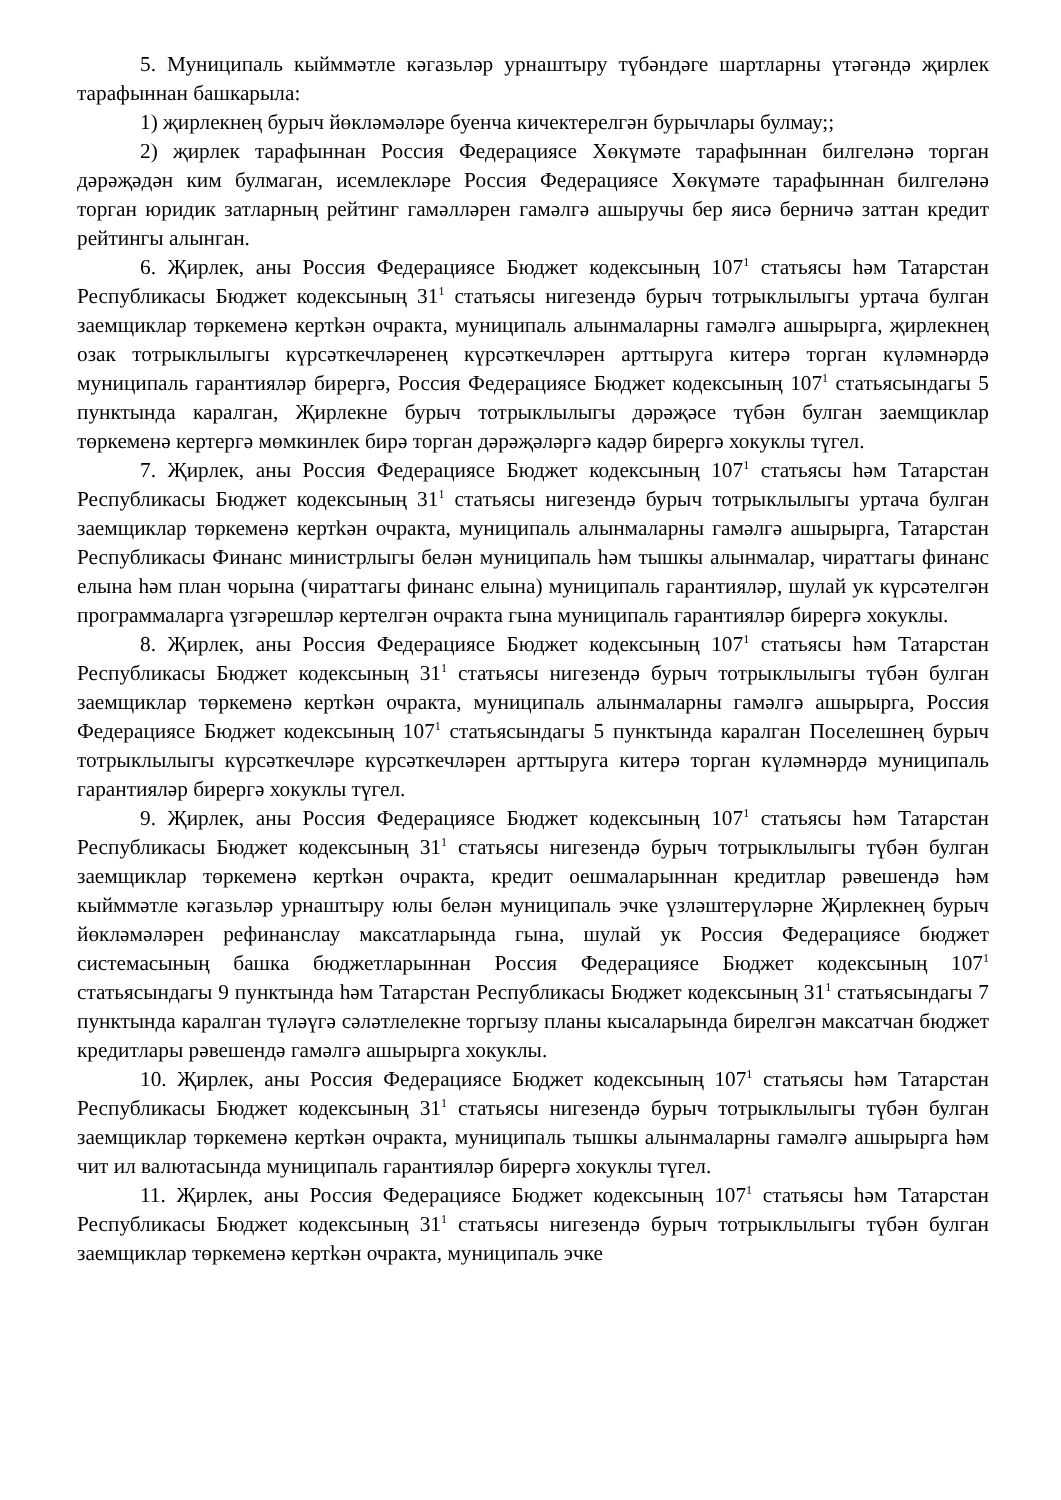5. Муниципаль кыйммәтле кәгазьләр урнаштыру түбәндәге шартларны үтәгәндә җирлек тарафыннан башкарыла:
1) җирлекнең бурыч йөкләмәләре буенча кичектерелгән бурычлары булмау;;
2) җирлек тарафыннан Россия Федерациясе Хөкүмәте тарафыннан билгеләнә торган дәрәҗәдән ким булмаган, исемлекләре Россия Федерациясе Хөкүмәте тарафыннан билгеләнә торган юридик затларның рейтинг гамәлләрен гамәлгә ашыручы бер яисә берничә заттан кредит рейтингы алынган.
6. Җирлек, аны Россия Федерациясе Бюджет кодексының 107<sup>1</sup> статьясы һәм Татарстан Республикасы Бюджет кодексының 31<sup>1</sup> статьясы нигезендә бурыч тотрыклылыгы уртача булган заемщиклар төркеменә кертkән очракта, муниципаль алынмаларны гамәлгә ашырырга, җирлекнең озак тотрыклылыгы күрсәткечләренең күрсәткечләрен арттыруга китерә торган күләмнәрдә муниципаль гарантияләр бирергә, Россия Федерациясе Бюджет кодексының 107<sup>1</sup> статьясындагы 5 пунктында каралган, Җирлекне бурыч тотрыклылыгы дәрәҗәсе түбән булган заемщиклар төркеменә кертергә мөмкинлек бирә торган дәрәҗәләргә кадәр бирергә хокуклы түгел.
7. Җирлек, аны Россия Федерациясе Бюджет кодексының 107<sup>1</sup> статьясы һәм Татарстан Республикасы Бюджет кодексының 31<sup>1</sup> статьясы нигезендә бурыч тотрыклылыгы уртача булган заемщиклар төркеменә кертkән очракта, муниципаль алынмаларны гамәлгә ашырырга, Татарстан Республикасы Финанс министрлыгы белән муниципаль һәм тышкы алынмалар, чираттагы финанс елына һәм план чорына (чираттагы финанс елына) муниципаль гарантияләр, шулай ук күрсәтелгән программаларга үзгәрешләр кертелгән очракта гына муниципаль гарантияләр бирергә хокуклы.
8. Җирлек, аны Россия Федерациясе Бюджет кодексының 107<sup>1</sup> статьясы һәм Татарстан Республикасы Бюджет кодексының 31<sup>1</sup> статьясы нигезендә бурыч тотрыклылыгы түбән булган заемщиклар төркеменә кертkән очракта, муниципаль алынмаларны гамәлгә ашырырга, Россия Федерациясе Бюджет кодексының 107<sup>1</sup> статьясындагы 5 пунктында каралган Поселешнең бурыч тотрыклылыгы күрсәткечләре күрсәткечләрен арттыруга китерә торган күләмнәрдә муниципаль гарантияләр бирергә хокуклы түгел.
9. Җирлек, аны Россия Федерациясе Бюджет кодексының 107<sup>1</sup> статьясы һәм Татарстан Республикасы Бюджет кодексының 31<sup>1</sup> статьясы нигезендә бурыч тотрыклылыгы түбән булган заемщиклар төркеменә кертkән очракта, кредит оешмаларыннан кредитлар рәвешендә һәм кыйммәтле кәгазьләр урнаштыру юлы белән муниципаль эчке үзләштерүләрне Җирлекнең бурыч йөкләмәләрен рефинанслау максатларында гына, шулай ук Россия Федерациясе бюджет системасының башка бюджетларыннан Россия Федерациясе Бюджет кодексының 107<sup>1</sup> статьясындагы 9 пунктында һәм Татарстан Республикасы Бюджет кодексының 31<sup>1</sup> статьясындагы 7 пунктында каралган түләүгә сәләтлелекне торгызу планы кысаларында бирелгән максатчан бюджет кредитлары рәвешендә гамәлгә ашырырга хокуклы.
10. Җирлек, аны Россия Федерациясе Бюджет кодексының 107<sup>1</sup> статьясы һәм Татарстан Республикасы Бюджет кодексының 31<sup>1</sup> статьясы нигезендә бурыч тотрыклылыгы түбән булган заемщиклар төркеменә кертkән очракта, муниципаль тышкы алынмаларны гамәлгә ашырырга һәм чит ил валютасында муниципаль гарантияләр бирергә хокуклы түгел.
11. Җирлек, аны Россия Федерациясе Бюджет кодексының 107<sup>1</sup> статьясы һәм Татарстан Республикасы Бюджет кодексының 31<sup>1</sup> статьясы нигезендә бурыч тотрыклылыгы түбән булган заемщиклар төркеменә кертkән очракта, муниципаль эчке